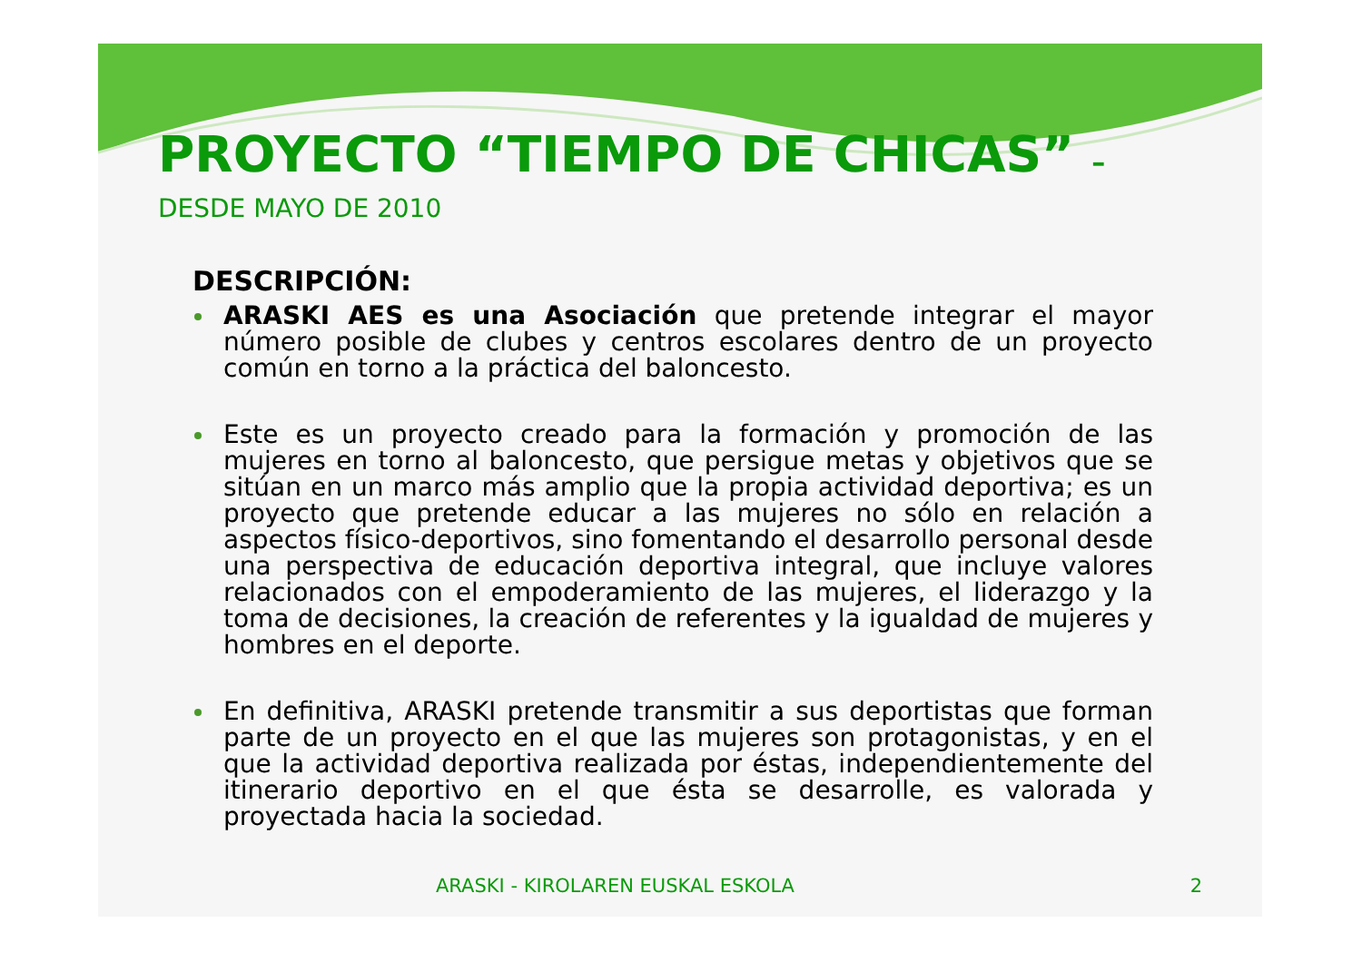PROYECTO “TIEMPO DE CHICAS” –
DESDE MAYO DE 2010
DESCRIPCIÓN:
ARASKI AES es una Asociación que pretende integrar el mayor número posible de clubes y centros escolares dentro de un proyecto común en torno a la práctica del baloncesto.
Este es un proyecto creado para la formación y promoción de las mujeres en torno al baloncesto, que persigue metas y objetivos que se sitúan en un marco más amplio que la propia actividad deportiva; es un proyecto que pretende educar a las mujeres no sólo en relación a aspectos físico-deportivos, sino fomentando el desarrollo personal desde una perspectiva de educación deportiva integral, que incluye valores relacionados con el empoderamiento de las mujeres, el liderazgo y la toma de decisiones, la creación de referentes y la igualdad de mujeres y hombres en el deporte.
En definitiva, ARASKI pretende transmitir a sus deportistas que forman parte de un proyecto en el que las mujeres son protagonistas, y en el que la actividad deportiva realizada por éstas, independientemente del itinerario deportivo en el que ésta se desarrolle, es valorada y proyectada hacia la sociedad.
ARASKI - KIROLAREN EUSKAL ESKOLA 2